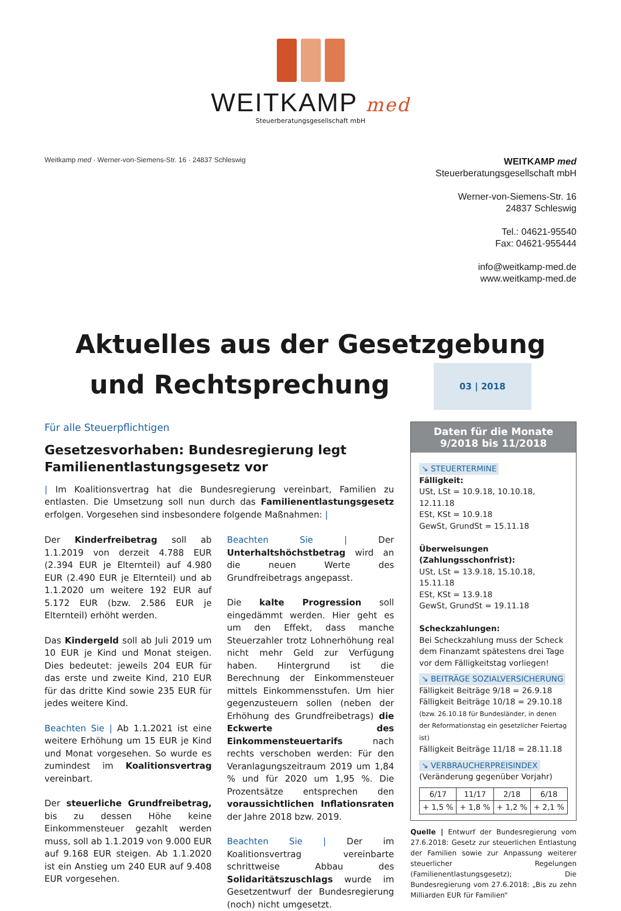WEITKAMP med
Steuerberatungsgesellschaft mbH
Weitkamp med · Werner-von-Siemens-Str. 16 · 24837 Schleswig
WEITKAMP med
Steuerberatungsgesellschaft mbH
Werner-von-Siemens-Str. 16
24837 Schleswig
Tel.: 04621-95540
Fax: 04621-955444
info@weitkamp-med.de
www.weitkamp-med.de
Aktuelles aus der Gesetzgebung
und Rechtsprechung 03 | 2018
Für alle Steuerpflichtigen
Gesetzesvorhaben: Bundesregierung legt Familienentlastungsgesetz vor
| Im Koalitionsvertrag hat die Bundesregierung vereinbart, Familien zu entlasten. Die Umsetzung soll nun durch das Familienentlastungsgesetz erfolgen. Vorgesehen sind insbesondere folgende Maßnahmen: |
Der Kinderfreibetrag soll ab 1.1.2019 von derzeit 4.788 EUR (2.394 EUR je Elternteil) auf 4.980 EUR (2.490 EUR je Elternteil) und ab 1.1.2020 um weitere 192 EUR auf 5.172 EUR (bzw. 2.586 EUR je Elternteil) erhöht werden.
Das Kindergeld soll ab Juli 2019 um 10 EUR je Kind und Monat steigen. Dies bedeutet: jeweils 204 EUR für das erste und zweite Kind, 210 EUR für das dritte Kind sowie 235 EUR für jedes weitere Kind.
Beachten Sie | Ab 1.1.2021 ist eine weitere Erhöhung um 15 EUR je Kind und Monat vorgesehen. So wurde es zumindest im Koalitionsvertrag vereinbart.
Der steuerliche Grundfreibetrag, bis zu dessen Höhe keine Einkommensteuer gezahlt werden muss, soll ab 1.1.2019 von 9.000 EUR auf 9.168 EUR steigen. Ab 1.1.2020 ist ein Anstieg um 240 EUR auf 9.408 EUR vorgesehen.
Beachten Sie | Der Unterhaltshöchstbetrag wird an die neuen Werte des Grundfreibetrags angepasst.
Die kalte Progression soll eingedämmt werden. Hier geht es um den Effekt, dass manche Steuerzahler trotz Lohnerhöhung real nicht mehr Geld zur Verfügung haben. Hintergrund ist die Berechnung der Einkommensteuer mittels Einkommensstufen. Um hier gegenzusteuern sollen (neben der Erhöhung des Grundfreibetrags) die Eckwerte des Einkommensteuertarifs nach rechts verschoben werden: Für den Veranlagungszeitraum 2019 um 1,84 % und für 2020 um 1,95 %. Die Prozentsätze entsprechen den voraussichtlichen Inflationsraten der Jahre 2018 bzw. 2019.
Beachten Sie | Der im Koalitionsvertrag vereinbarte schrittweise Abbau des Solidaritätszuschlags wurde im Gesetzentwurf der Bundesregierung (noch) nicht umgesetzt.
Daten für die Monate
9/2018 bis 11/2018
↘ STEUERTERMINE
Fälligkeit:
USt, LSt = 10.9.18, 10.10.18, 12.11.18
ESt, KSt = 10.9.18
GewSt, GrundSt = 15.11.18
Überweisungen (Zahlungsschonfrist):
USt, LSt = 13.9.18, 15.10.18, 15.11.18
ESt, KSt = 13.9.18
GewSt, GrundSt = 19.11.18
Scheckzahlungen:
Bei Scheckzahlung muss der Scheck dem Finanzamt spätestens drei Tage vor dem Fälligkeitstag vorliegen!
↘ BEITRÄGE SOZIALVERSICHERUNG
Fälligkeit Beiträge 9/18 = 26.9.18
Fälligkeit Beiträge 10/18 = 29.10.18
(bzw. 26.10.18 für Bundesländer, in denen der Reformationstag ein gesetzlicher Feiertag ist)
Fälligkeit Beiträge 11/18 = 28.11.18
↘ VERBRAUCHERPREISINDEX
(Veränderung gegenüber Vorjahr)
| 6/17 | 11/17 | 2/18 | 6/18 |
| + 1,5 % | + 1,8 % | + 1,2 % | + 2,1 % |
Quelle | Entwurf der Bundesregierung vom 27.6.2018: Gesetz zur steuerlichen Entlastung der Familien sowie zur Anpassung weiterer steuerlicher Regelungen (Familienentlastungsgesetz); Die Bundesregierung vom 27.6.2018: „Bis zu zehn Milliarden EUR für Familien“